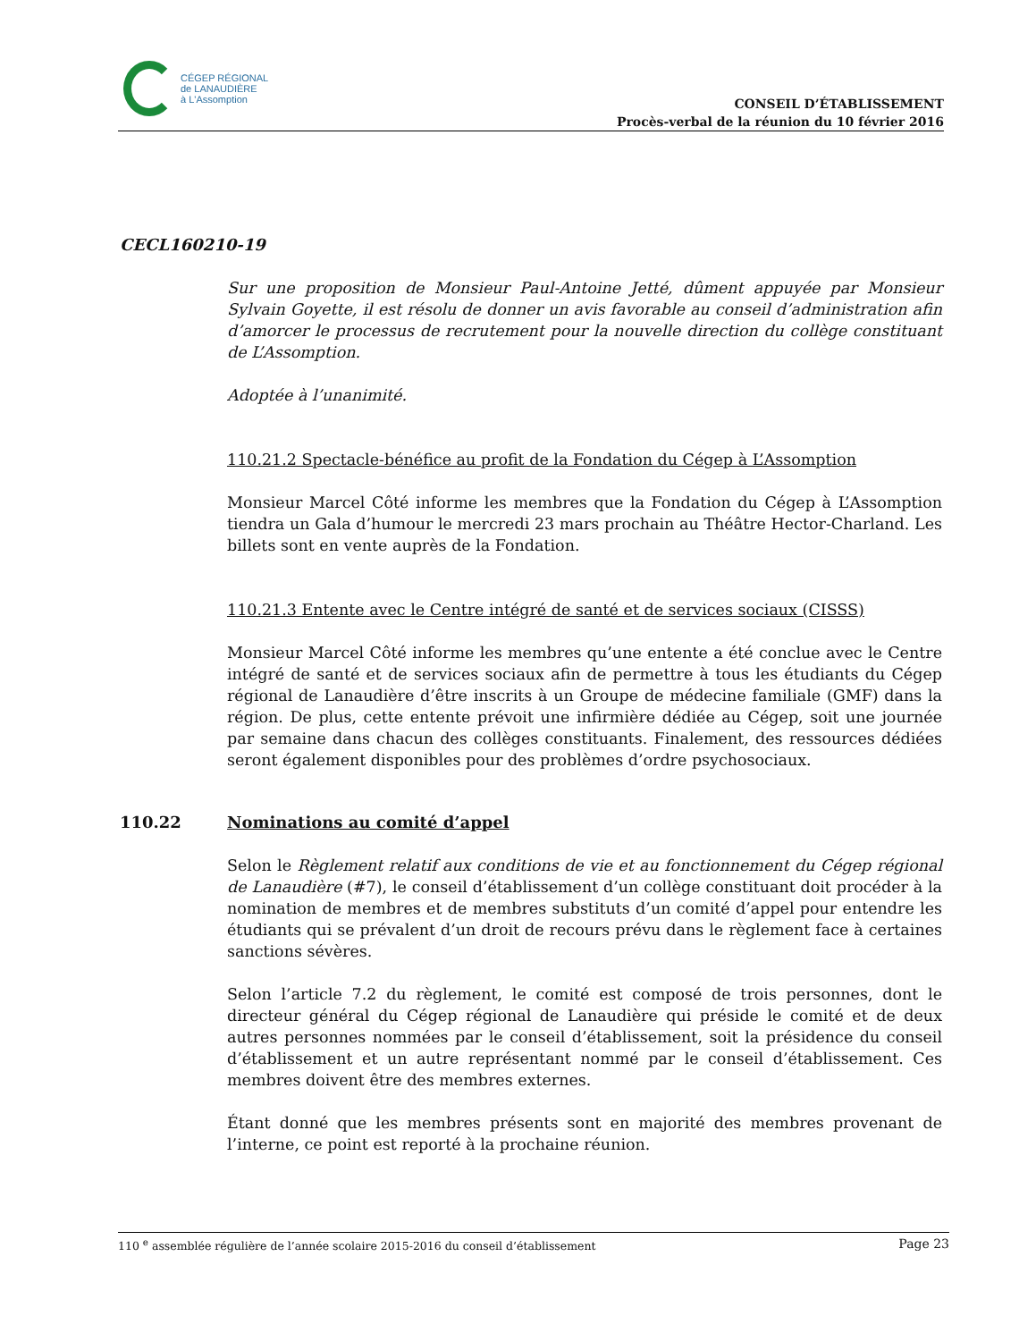CÉGEP RÉGIONAL
de LANAUDIÈRE
à L'Assomption
CONSEIL D’ÉTABLISSEMENT
Procès-verbal de la réunion du 10 février 2016
CECL160210-19
Sur une proposition de Monsieur Paul-Antoine Jetté, dûment appuyée par Monsieur Sylvain Goyette, il est résolu de donner un avis favorable au conseil d’administration afin d’amorcer le processus de recrutement pour la nouvelle direction du collège constituant de L’Assomption.
Adoptée à l’unanimité.
110.21.2 Spectacle-bénéfice au profit de la Fondation du Cégep à L’Assomption
Monsieur Marcel Côté informe les membres que la Fondation du Cégep à L’Assomption tiendra un Gala d’humour le mercredi 23 mars prochain au Théâtre Hector-Charland. Les billets sont en vente auprès de la Fondation.
110.21.3 Entente avec le Centre intégré de santé et de services sociaux (CISSS)
Monsieur Marcel Côté informe les membres qu’une entente a été conclue avec le Centre intégré de santé et de services sociaux afin de permettre à tous les étudiants du Cégep régional de Lanaudière d’être inscrits à un Groupe de médecine familiale (GMF) dans la région. De plus, cette entente prévoit une infirmière dédiée au Cégep, soit une journée par semaine dans chacun des collèges constituants. Finalement, des ressources dédiées seront également disponibles pour des problèmes d’ordre psychosociaux.
110.22 Nominations au comité d’appel
Selon le Règlement relatif aux conditions de vie et au fonctionnement du Cégep régional de Lanaudière (#7), le conseil d’établissement d’un collège constituant doit procéder à la nomination de membres et de membres substituts d’un comité d’appel pour entendre les étudiants qui se prévalent d’un droit de recours prévu dans le règlement face à certaines sanctions sévères.
Selon l’article 7.2 du règlement, le comité est composé de trois personnes, dont le directeur général du Cégep régional de Lanaudière qui préside le comité et de deux autres personnes nommées par le conseil d’établissement, soit la présidence du conseil d’établissement et un autre représentant nommé par le conseil d’établissement. Ces membres doivent être des membres externes.
Étant donné que les membres présents sont en majorité des membres provenant de l’interne, ce point est reporté à la prochaine réunion.
110 <sup>e</sup> assemblée régulière de l’année scolaire 2015-2016 du conseil d’établissement Page 23